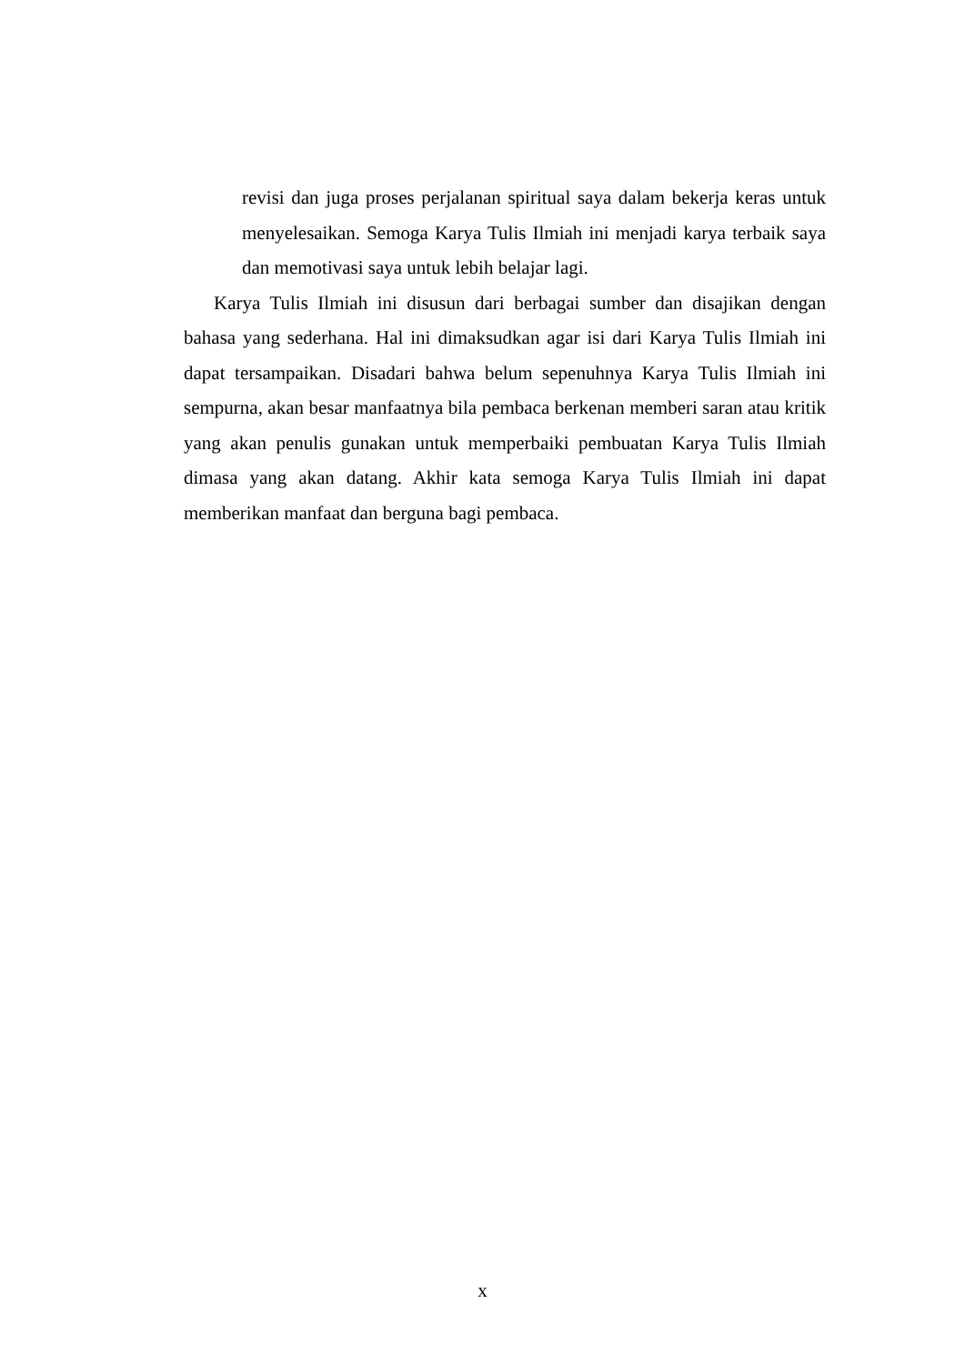revisi dan juga proses perjalanan spiritual saya dalam bekerja keras untuk menyelesaikan. Semoga Karya Tulis Ilmiah ini menjadi karya terbaik saya dan memotivasi saya untuk lebih belajar lagi.
Karya Tulis Ilmiah ini disusun dari berbagai sumber dan disajikan dengan bahasa yang sederhana. Hal ini dimaksudkan agar isi dari Karya Tulis Ilmiah ini dapat tersampaikan. Disadari bahwa belum sepenuhnya Karya Tulis Ilmiah ini sempurna, akan besar manfaatnya bila pembaca berkenan memberi saran atau kritik yang akan penulis gunakan untuk memperbaiki pembuatan Karya Tulis Ilmiah dimasa yang akan datang. Akhir kata semoga Karya Tulis Ilmiah ini dapat memberikan manfaat dan berguna bagi pembaca.
x